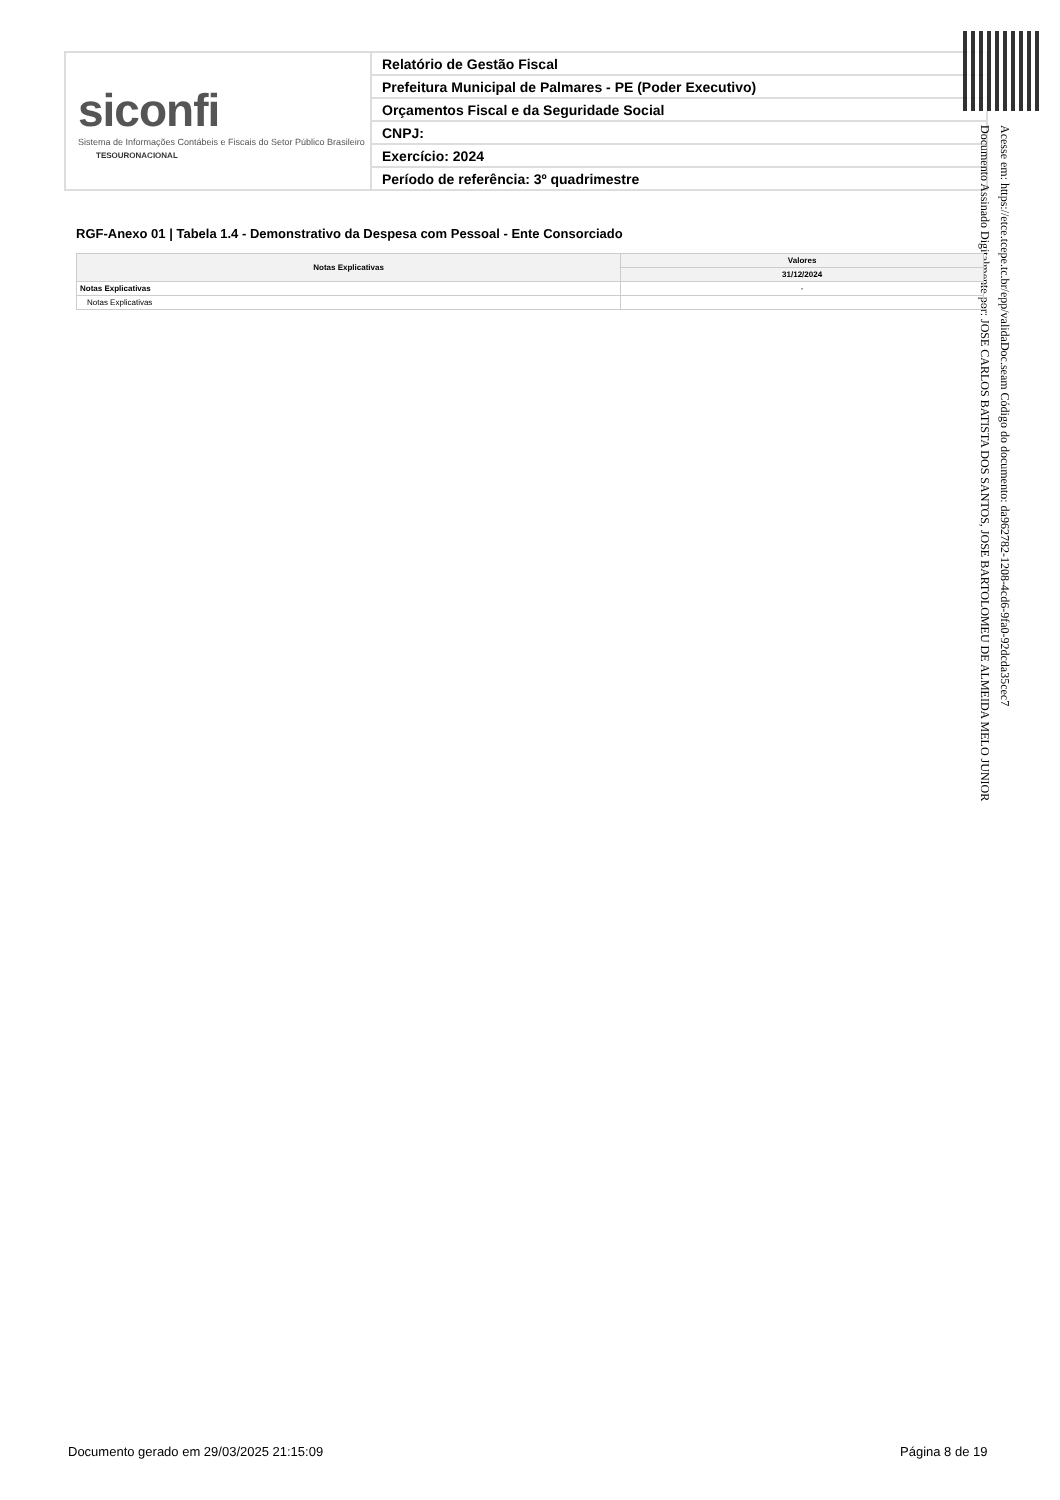siconfi
Sistema de Informações Contábeis e Fiscais do Setor Público Brasileiro
TESOURONACIONAL
Relatório de Gestão Fiscal
Prefeitura Municipal de Palmares - PE (Poder Executivo)
Orçamentos Fiscal e da Seguridade Social
CNPJ:
Exercício: 2024
Período de referência: 3º quadrimestre
Acesse em: https://etce.tcepe.tc.br/epp/validaDoc.seam Código do documento: da962782-1208-4cd6-9fa0-92dcda35cec7
Documento Assinado Digitalmente por: JOSE CARLOS BATISTA DOS SANTOS, JOSE BARTOLOMEU DE ALMEIDA MELO JUNIOR
RGF-Anexo 01 | Tabela 1.4 - Demonstrativo da Despesa com Pessoal - Ente Consorciado
| Notas Explicativas | Valores |
| --- | --- |
| | 31/12/2024 |
| Notas Explicativas | - |
| Notas Explicativas | |
Documento gerado em 29/03/2025 21:15:09
Página 8 de 19